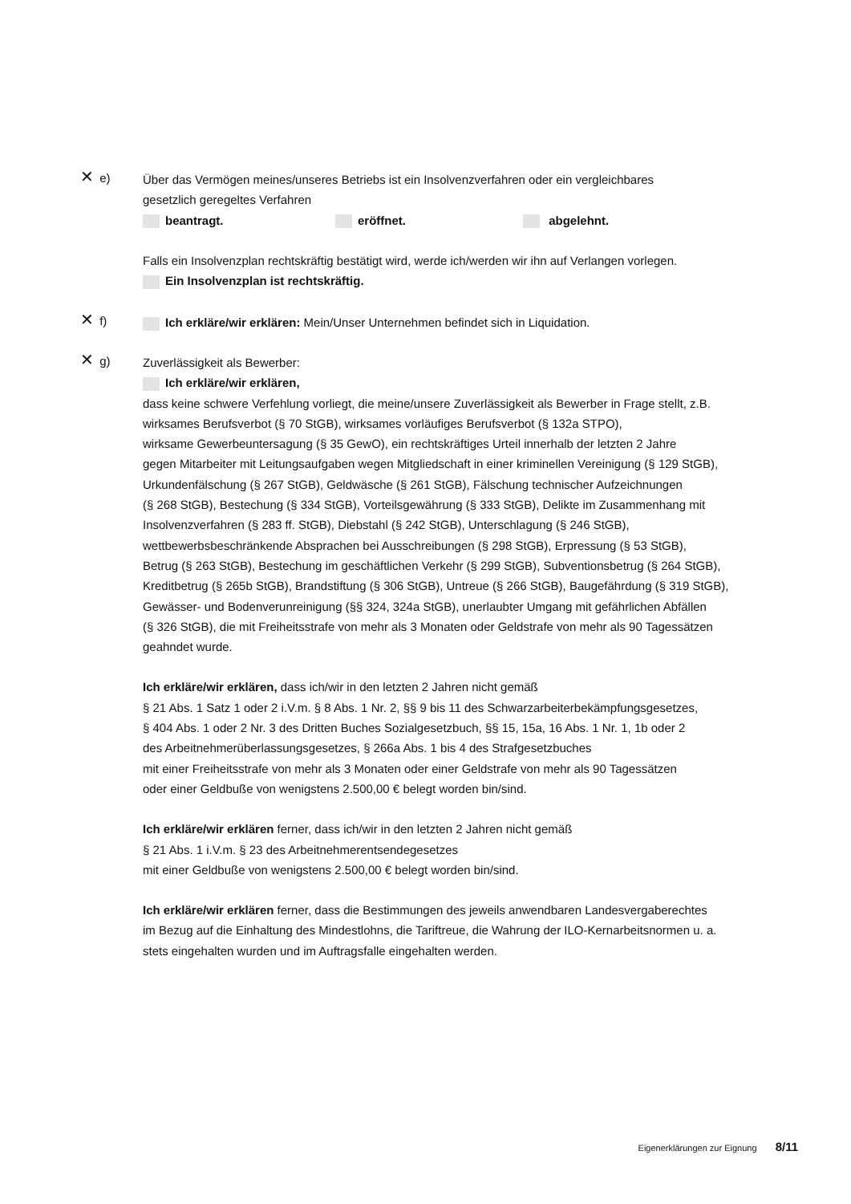✕ e)
Über das Vermögen meines/unseres Betriebs ist ein Insolvenzverfahren oder ein vergleichbares
gesetzlich geregeltes Verfahren
beantragt. eröffnet. abgelehnt.
Falls ein Insolvenzplan rechtskräftig bestätigt wird, werde ich/werden wir ihn auf Verlangen vorlegen.
Ein Insolvenzplan ist rechtskräftig.
✕ f)
Ich erkläre/wir erklären: Mein/Unser Unternehmen befindet sich in Liquidation.
✕ g)
Zuverlässigkeit als Bewerber:
Ich erkläre/wir erklären,
dass keine schwere Verfehlung vorliegt, die meine/unsere Zuverlässigkeit als Bewerber in Frage stellt, z.B.
wirksames Berufsverbot (§ 70 StGB), wirksames vorläufiges Berufsverbot (§ 132a STPO),
wirksame Gewerbeuntersagung (§ 35 GewO), ein rechtskräftiges Urteil innerhalb der letzten 2 Jahre
gegen Mitarbeiter mit Leitungsaufgaben wegen Mitgliedschaft in einer kriminellen Vereinigung (§ 129 StGB),
Urkundenfälschung (§ 267 StGB), Geldwäsche (§ 261 StGB), Fälschung technischer Aufzeichnungen
(§ 268 StGB), Bestechung (§ 334 StGB), Vorteilsgewährung (§ 333 StGB), Delikte im Zusammenhang mit
Insolvenzverfahren (§ 283 ff. StGB), Diebstahl (§ 242 StGB), Unterschlagung (§ 246 StGB),
wettbewerbsbeschränkende Absprachen bei Ausschreibungen (§ 298 StGB), Erpressung (§ 53 StGB),
Betrug (§ 263 StGB), Bestechung im geschäftlichen Verkehr (§ 299 StGB), Subventionsbetrug (§ 264 StGB),
Kreditbetrug (§ 265b StGB), Brandstiftung (§ 306 StGB), Untreue (§ 266 StGB), Baugefährdung (§ 319 StGB),
Gewässer- und Bodenverunreinigung (§§ 324, 324a StGB), unerlaubter Umgang mit gefährlichen Abfällen
(§ 326 StGB), die mit Freiheitsstrafe von mehr als 3 Monaten oder Geldstrafe von mehr als 90 Tagessätzen
geahndet wurde.
Ich erkläre/wir erklären, dass ich/wir in den letzten 2 Jahren nicht gemäß
§ 21 Abs. 1 Satz 1 oder 2 i.V.m. § 8 Abs. 1 Nr. 2, §§ 9 bis 11 des Schwarzarbeiterbekämpfungsgesetzes,
§ 404 Abs. 1 oder 2 Nr. 3 des Dritten Buches Sozialgesetzbuch, §§ 15, 15a, 16 Abs. 1 Nr. 1, 1b oder 2
des Arbeitnehmerüberlassungsgesetzes, § 266a Abs. 1 bis 4 des Strafgesetzbuches
mit einer Freiheitsstrafe von mehr als 3 Monaten oder einer Geldstrafe von mehr als 90 Tagessätzen
oder einer Geldbuße von wenigstens 2.500,00 € belegt worden bin/sind.
Ich erkläre/wir erklären ferner, dass ich/wir in den letzten 2 Jahren nicht gemäß
§ 21 Abs. 1 i.V.m. § 23 des Arbeitnehmerentsendegesetzes
mit einer Geldbuße von wenigstens 2.500,00 € belegt worden bin/sind.
Ich erkläre/wir erklären ferner, dass die Bestimmungen des jeweils anwendbaren Landesvergaberechtes
im Bezug auf die Einhaltung des Mindestlohns, die Tariftreue, die Wahrung der ILO-Kernarbeitsnormen u. a.
stets eingehalten wurden und im Auftragsfalle eingehalten werden.
Eigenerklärungen zur Eignung 8/11